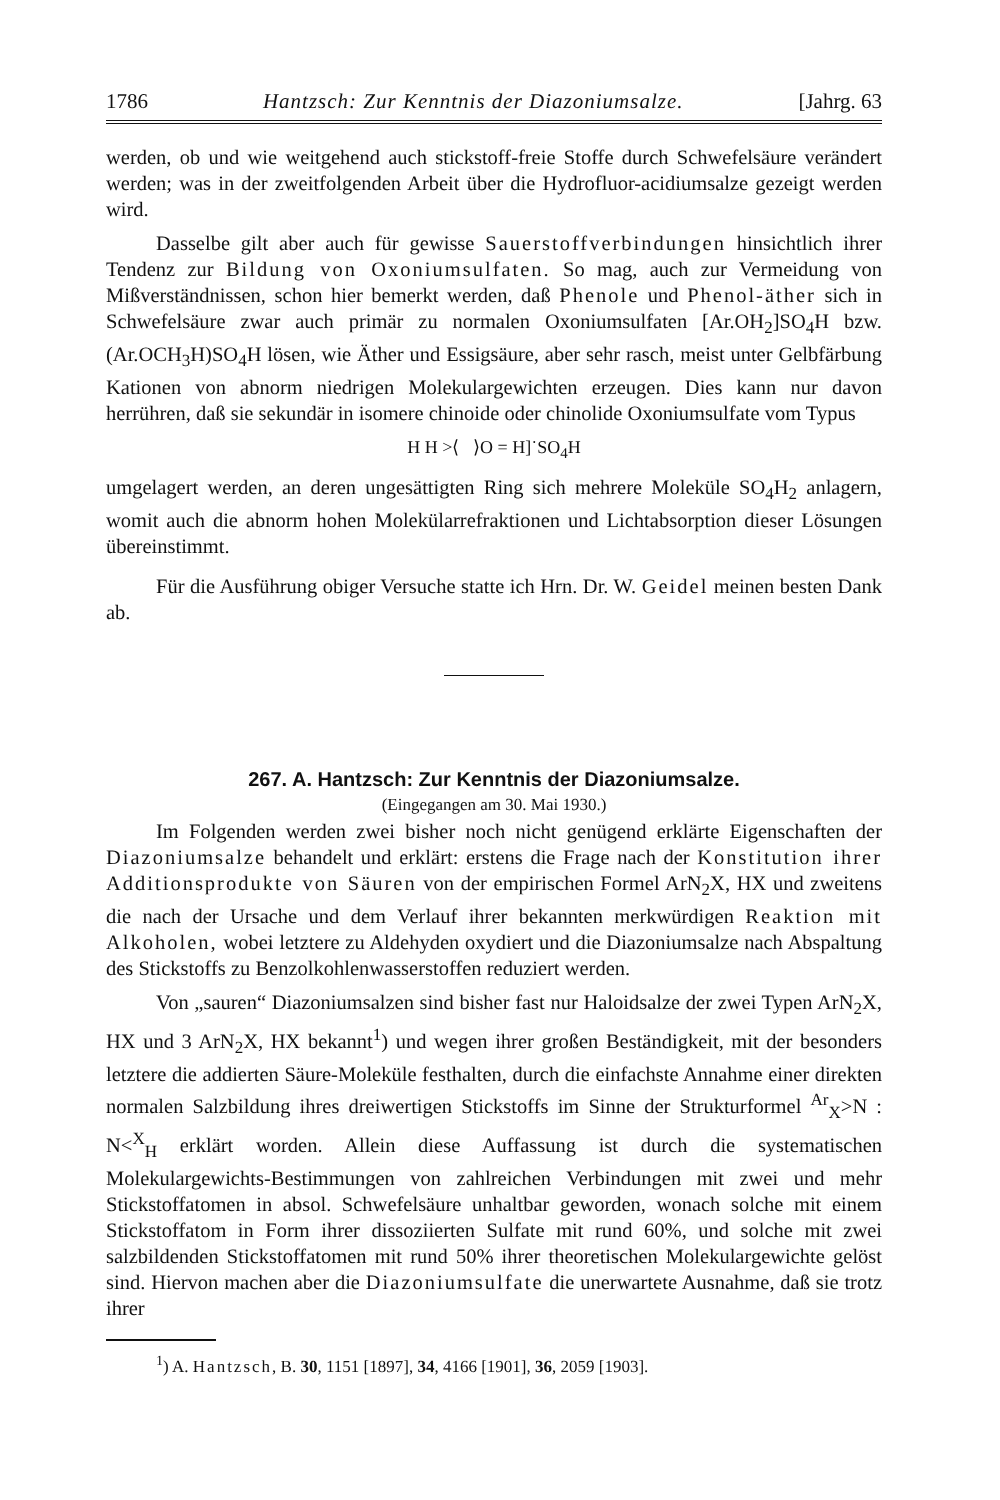1786 Hantzsch: Zur Kenntnis der Diazoniumsalze. [Jahrg. 63
werden, ob und wie weitgehend auch stickstoff-freie Stoffe durch Schwefelsäure verändert werden; was in der zweitfolgenden Arbeit über die Hydrofluor-acidiumsalze gezeigt werden wird.
Dasselbe gilt aber auch für gewisse Sauerstoffverbindungen hinsichtlich ihrer Tendenz zur Bildung von Oxoniumsulfaten. So mag, auch zur Vermeidung von Mißverständnissen, schon hier bemerkt werden, daß Phenole und Phenol-äther sich in Schwefelsäure zwar auch primär zu normalen Oxoniumsulfaten [Ar.OH<sub>2</sub>]SO<sub>4</sub>H bzw. (Ar.OCH<sub>3</sub>H)SO<sub>4</sub>H lösen, wie Äther und Essigsäure, aber sehr rasch, meist unter Gelbfärbung Kationen von abnorm niedrigen Molekulargewichten erzeugen. Dies kann nur davon herrühren, daß sie sekundär in isomere chinoide oder chinolide Oxoniumsulfate vom Typus
H H >⟨ ⟩O = H]˙SO<sub>4</sub>H
umgelagert werden, an deren ungesättigten Ring sich mehrere Moleküle SO<sub>4</sub>H<sub>2</sub> anlagern, womit auch die abnorm hohen Molekülarrefraktionen und Lichtabsorption dieser Lösungen übereinstimmt.
Für die Ausführung obiger Versuche statte ich Hrn. Dr. W. Geidel meinen besten Dank ab.
267. A. Hantzsch: Zur Kenntnis der Diazoniumsalze.
(Eingegangen am 30. Mai 1930.)
Im Folgenden werden zwei bisher noch nicht genügend erklärte Eigenschaften der Diazoniumsalze behandelt und erklärt: erstens die Frage nach der Konstitution ihrer Additionsprodukte von Säuren von der empirischen Formel ArN<sub>2</sub>X, HX und zweitens die nach der Ursache und dem Verlauf ihrer bekannten merkwürdigen Reaktion mit Alkoholen, wobei letztere zu Aldehyden oxydiert und die Diazoniumsalze nach Abspaltung des Stickstoffs zu Benzolkohlenwasserstoffen reduziert werden.
Von „sauren“ Diazoniumsalzen sind bisher fast nur Haloidsalze der zwei Typen ArN<sub>2</sub>X, HX und 3 ArN<sub>2</sub>X, HX bekannt<sup>1</sup>) und wegen ihrer großen Beständigkeit, mit der besonders letztere die addierten Säure-Moleküle festhalten, durch die einfachste Annahme einer direkten normalen Salzbildung ihres dreiwertigen Stickstoffs im Sinne der Strukturformel <sup>Ar</sup><sub>X</sub>>N : N<<sup>X</sup><sub>H</sub> erklärt worden. Allein diese Auffassung ist durch die systematischen Molekulargewichts-Bestimmungen von zahlreichen Verbindungen mit zwei und mehr Stickstoffatomen in absol. Schwefelsäure unhaltbar geworden, wonach solche mit einem Stickstoffatom in Form ihrer dissoziierten Sulfate mit rund 60%, und solche mit zwei salzbildenden Stickstoffatomen mit rund 50% ihrer theoretischen Molekulargewichte gelöst sind. Hiervon machen aber die Diazoniumsulfate die unerwartete Ausnahme, daß sie trotz ihrer
<sup>1</sup>) A. Hantzsch, B. 30, 1151 [1897], 34, 4166 [1901], 36, 2059 [1903].